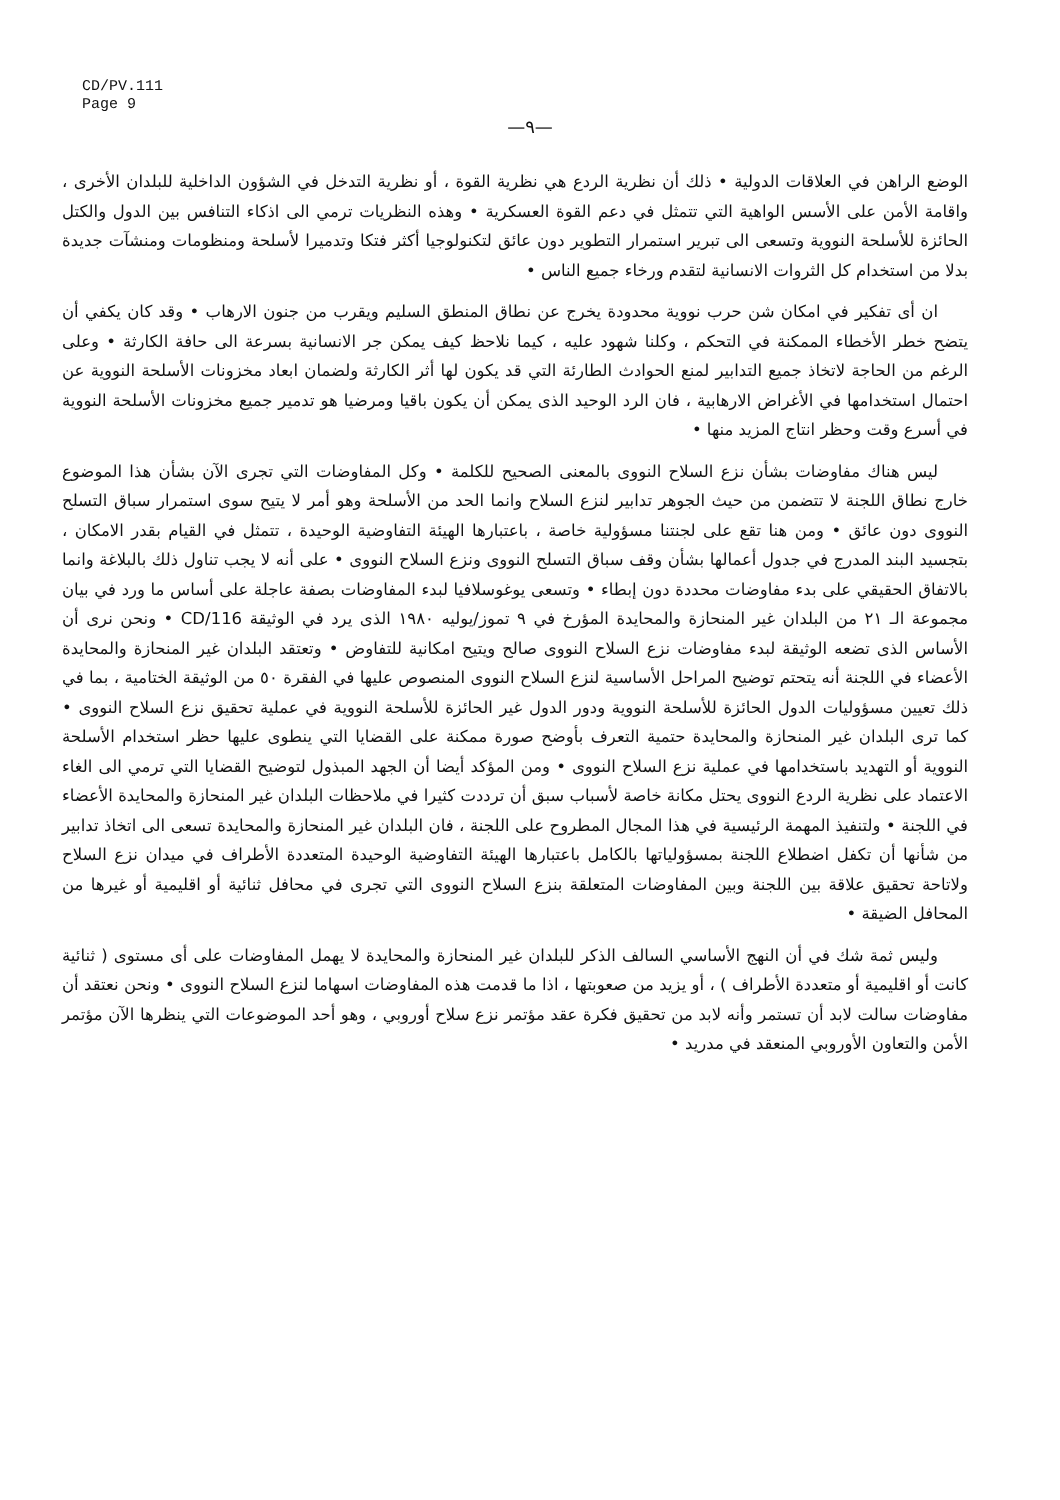CD/PV.111
Page 9
—٩—
الوضع الراهن في العلاقات الدولية • ذلك أن نظرية الردع هي نظرية القوة ، أو نظرية التدخل في الشؤون الداخلية للبلدان الأخرى ، واقامة الأمن على الأسس الواهية التي تتمثل في دعم القوة العسكرية • وهذه النظريات ترمي الى اذكاء التنافس بين الدول والكتل الحائزة للأسلحة النووية وتسعى الى تبرير استمرار التطوير دون عائق لتكنولوجيا أكثر فتكا وتدميرا لأسلحة ومنظومات ومنشآت جديدة بدلا من استخدام كل الثروات الانسانية لتقدم ورخاء جميع الناس •
ان أى تفكير في امكان شن حرب نووية محدودة يخرج عن نطاق المنطق السليم ويقرب من جنون الارهاب • وقد كان يكفي أن يتضح خطر الأخطاء الممكنة في التحكم ، وكلنا شهود عليه ، كيما نلاحظ كيف يمكن جر الانسانية بسرعة الى حافة الكارثة • وعلى الرغم من الحاجة لاتخاذ جميع التدابير لمنع الحوادث الطارئة التي قد يكون لها أثر الكارثة ولضمان ابعاد مخزونات الأسلحة النووية عن احتمال استخدامها في الأغراض الارهابية ، فان الرد الوحيد الذى يمكن أن يكون باقيا ومرضيا هو تدمير جميع مخزونات الأسلحة النووية في أسرع وقت وحظر انتاج المزيد منها •
ليس هناك مفاوضات بشأن نزع السلاح النووى بالمعنى الصحيح للكلمة • وكل المفاوضات التي تجرى الآن بشأن هذا الموضوع خارج نطاق اللجنة لا تتضمن من حيث الجوهر تدابير لنزع السلاح وانما الحد من الأسلحة وهو أمر لا يتيح سوى استمرار سباق التسلح النووى دون عائق • ومن هنا تقع على لجنتنا مسؤولية خاصة ، باعتبارها الهيئة التفاوضية الوحيدة ، تتمثل في القيام بقدر الامكان ، بتجسيد البند المدرج في جدول أعمالها بشأن وقف سباق التسلح النووى ونزع السلاح النووى • على أنه لا يجب تناول ذلك بالبلاغة وانما بالاتفاق الحقيقي على بدء مفاوضات محددة دون إبطاء • وتسعى يوغوسلافيا لبدء المفاوضات بصفة عاجلة على أساس ما ورد في بيان مجموعة الـ ٢١ من البلدان غير المنحازة والمحايدة المؤرخ في ٩ تموز/يوليه ١٩٨٠ الذى يرد في الوثيقة CD/116 • ونحن نرى أن الأساس الذى تضعه الوثيقة لبدء مفاوضات نزع السلاح النووى صالح ويتيح امكانية للتفاوض • وتعتقد البلدان غير المنحازة والمحايدة الأعضاء في اللجنة أنه يتحتم توضيح المراحل الأساسية لنزع السلاح النووى المنصوص عليها في الفقرة ٥٠ من الوثيقة الختامية ، بما في ذلك تعيين مسؤوليات الدول الحائزة للأسلحة النووية ودور الدول غير الحائزة للأسلحة النووية في عملية تحقيق نزع السلاح النووى • كما ترى البلدان غير المنحازة والمحايدة حتمية التعرف بأوضح صورة ممكنة على القضايا التي ينطوى عليها حظر استخدام الأسلحة النووية أو التهديد باستخدامها في عملية نزع السلاح النووى • ومن المؤكد أيضا أن الجهد المبذول لتوضيح القضايا التي ترمي الى الغاء الاعتماد على نظرية الردع النووى يحتل مكانة خاصة لأسباب سبق أن ترددت كثيرا في ملاحظات البلدان غير المنحازة والمحايدة الأعضاء في اللجنة • ولتنفيذ المهمة الرئيسية في هذا المجال المطروح على اللجنة ، فان البلدان غير المنحازة والمحايدة تسعى الى اتخاذ تدابير من شأنها أن تكفل اضطلاع اللجنة بمسؤولياتها بالكامل باعتبارها الهيئة التفاوضية الوحيدة المتعددة الأطراف في ميدان نزع السلاح ولاتاحة تحقيق علاقة بين اللجنة وبين المفاوضات المتعلقة بنزع السلاح النووى التي تجرى في محافل ثنائية أو اقليمية أو غيرها من المحافل الضيقة •
وليس ثمة شك في أن النهج الأساسي السالف الذكر للبلدان غير المنحازة والمحايدة لا يهمل المفاوضات على أى مستوى ( ثنائية كانت أو اقليمية أو متعددة الأطراف ) ، أو يزيد من صعوبتها ، اذا ما قدمت هذه المفاوضات اسهاما لنزع السلاح النووى • ونحن نعتقد أن مفاوضات سالت لابد أن تستمر وأنه لابد من تحقيق فكرة عقد مؤتمر نزع سلاح أوروبي ، وهو أحد الموضوعات التي ينظرها الآن مؤتمر الأمن والتعاون الأوروبي المنعقد في مدريد •